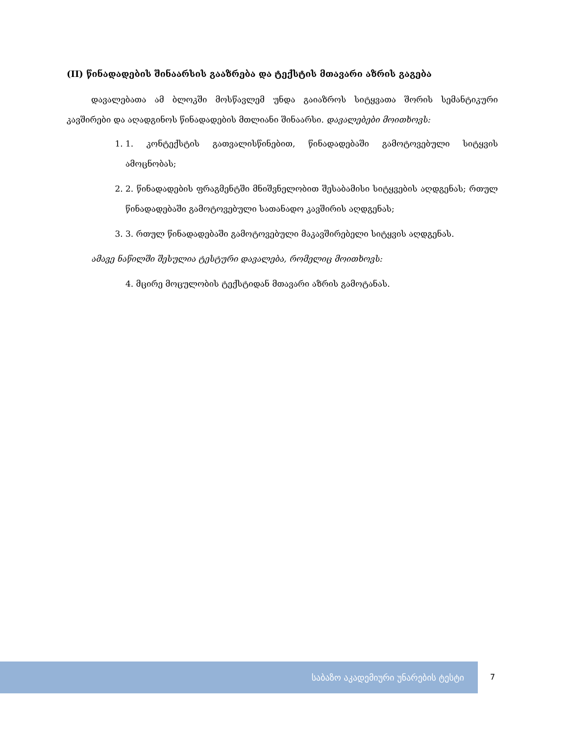(II) წინადადების შინაარსის გააზრება და ტექსტის მთავარი აზრის გაგება
დავალებათა ამ ბლოკში მოსწავლემ უნდა გაიაზროს სიტყვათა შორის სემანტიკური კავშირები და აღადგინოს წინადადების მთლიანი შინაარსი. დავალებები მოითხოვს:
1. 1. კონტექსტის გათვალისწინებით, წინადადებაში გამოტოვებული სიტყვის ამოცნობას;
2. 2. წინადადების ფრაგმენტში მნიშვნელობით შესაბამისი სიტყვების აღდგენას; რთულ წინადადებაში გამოტოვებული სათანადო კავშირის აღდგენას;
3. 3. რთულ წინადადებაში გამოტოვებული მაკავშირებელი სიტყვის აღდგენას.
ამავე ნაწილში შესულია ტესტური დავალება, რომელიც მოითხოვს:
4. მცირე მოცულობის ტექსტიდან მთავარი აზრის გამოტანას.
საბაზო აკადემიური უნარების ტესტი
7